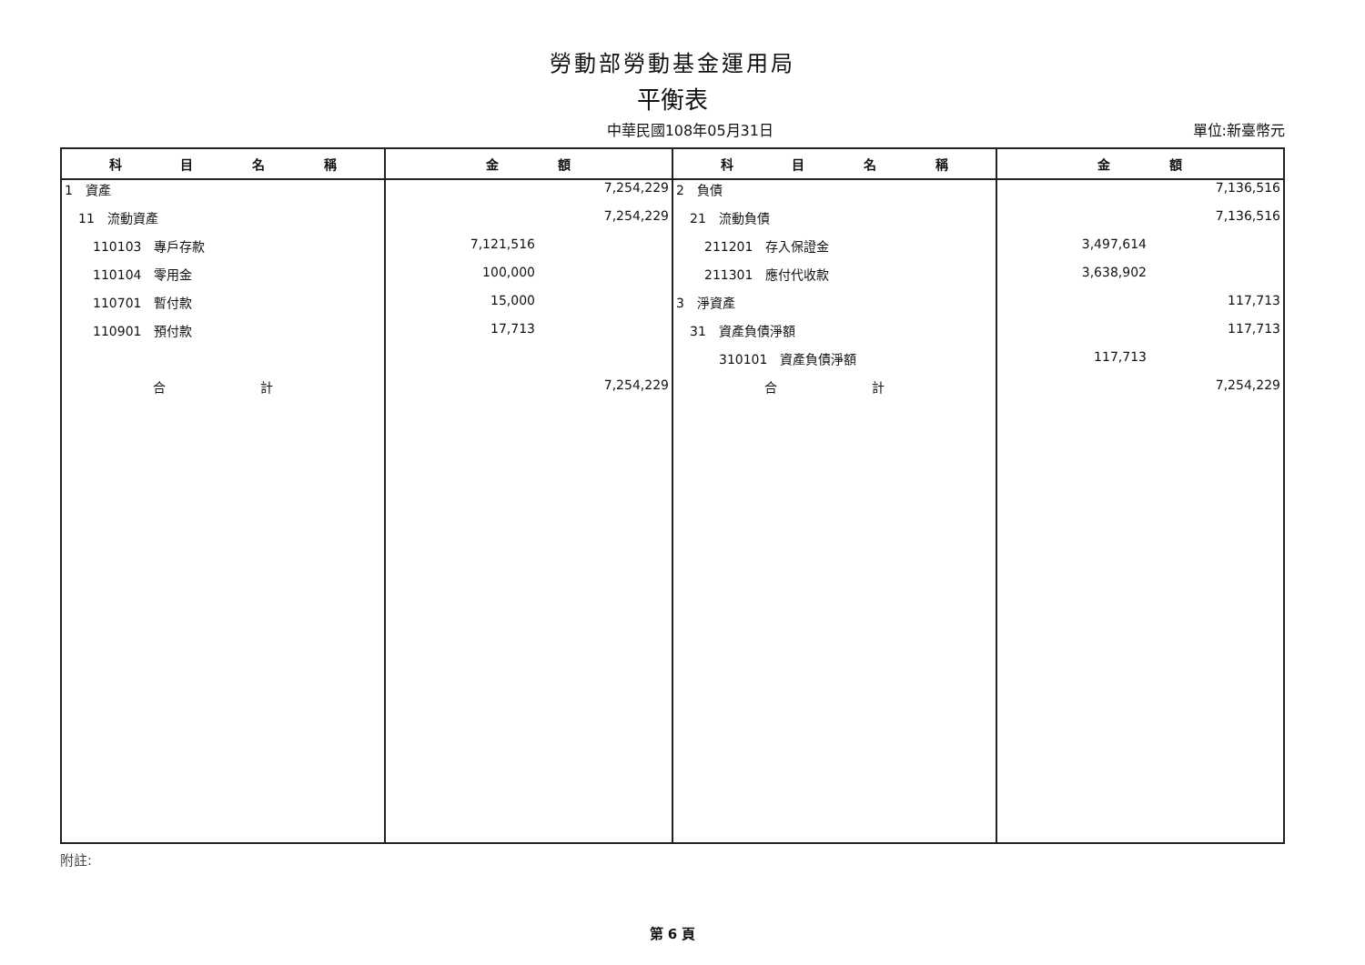勞動部勞動基金運用局
平衡表
中華民國108年05月31日 單位:新臺幣元
| 科 目 名 稱 | 金 額 | 科 目 名 稱 | 金 額 |
| --- | --- | --- | --- |
| 1 資產 | 7,254,229 | 2 負債 | 7,136,516 |
| 11 流動資產 | 7,254,229 | 21 流動負債 | 7,136,516 |
| 110103 專戶存款 | 7,121,516 | 211201 存入保證金 | 3,497,614 |
| 110104 零用金 | 100,000 | 211301 應付代收款 | 3,638,902 |
| 110701 暫付款 | 15,000 | 3 淨資產 | 117,713 |
| 110901 預付款 | 17,713 | 31 資產負債淨額 | 117,713 |
| | | 310101 資產負債淨額 | 117,713 |
| 合 計 | 7,254,229 | 合 計 | 7,254,229 |
附註:
第 6 頁